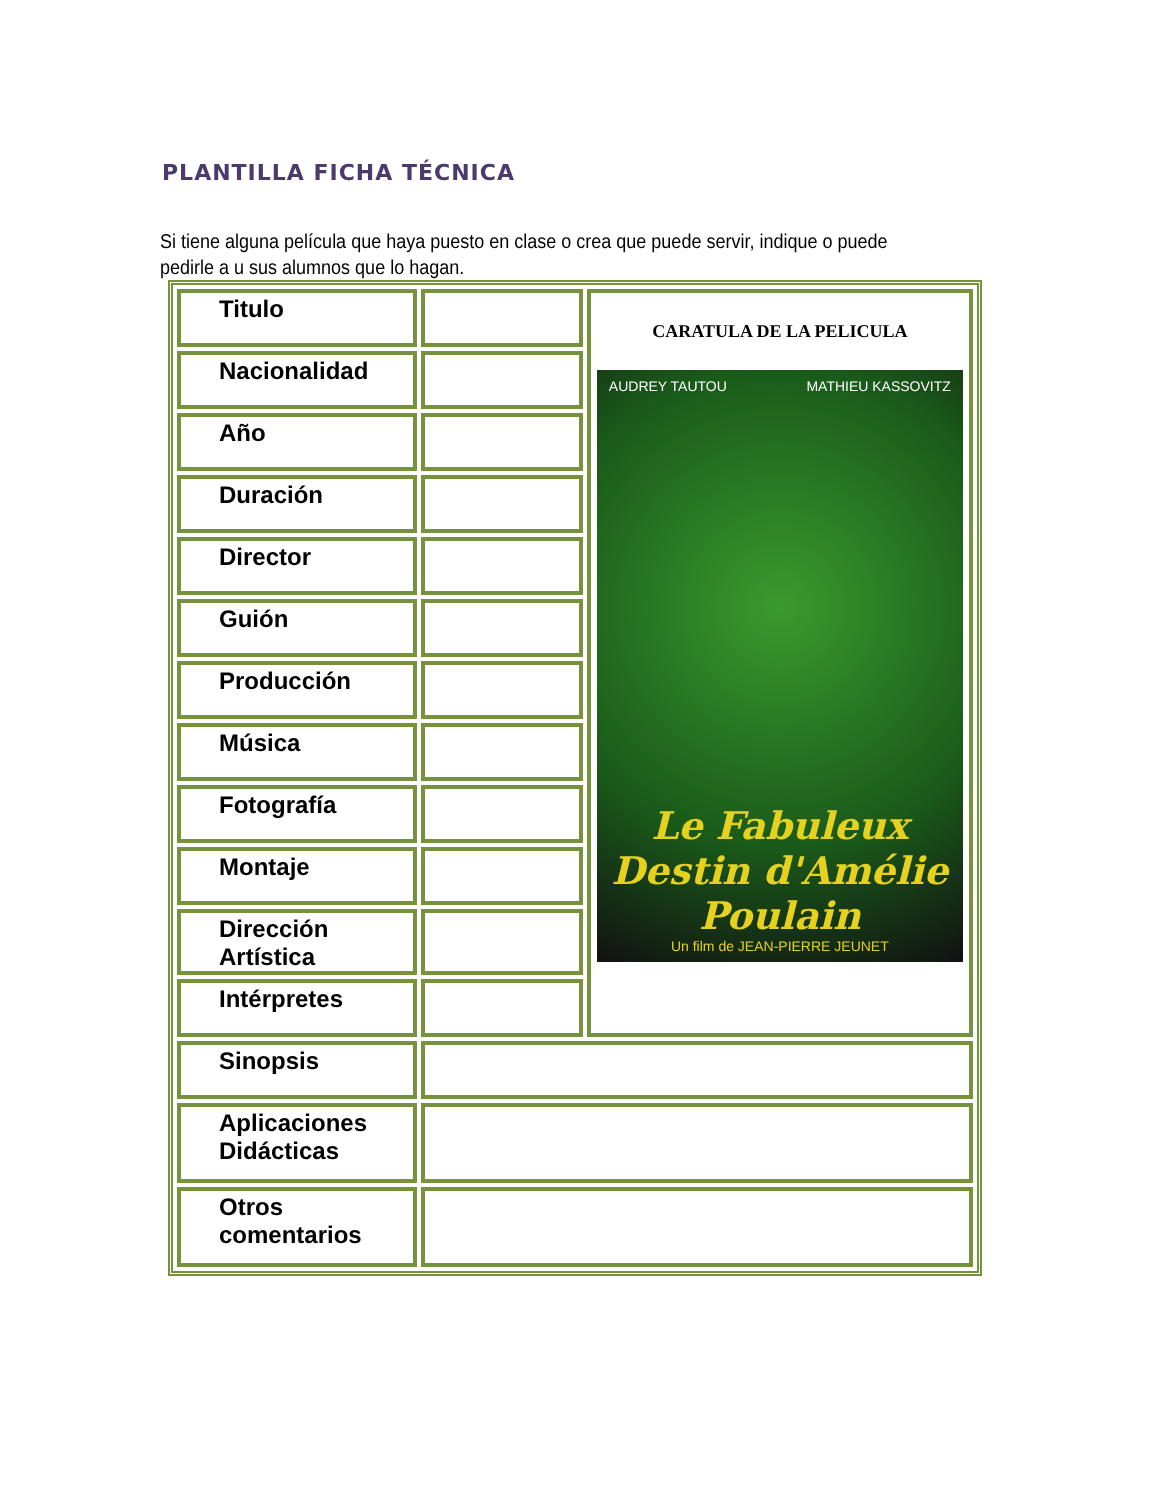PLANTILLA FICHA TÉCNICA
Si tiene alguna película que haya puesto en clase o crea que puede servir, indique o puede pedirle a u sus alumnos que lo hagan.
| Titulo | | CARATULA DE LA PELICULA AUDREY TAUTOU MATHIEU KASSOVITZ Le Fabuleux Destin d'Amélie Poulain Un film de JEAN-PIERRE JEUNET |
| Nacionalidad | | |
| Año | | |
| Duración | | |
| Director | | |
| Guión | | |
| Producción | | |
| Música | | |
| Fotografía | | |
| Montaje | | |
| Dirección Artística | | |
| Intérpretes | | |
| Sinopsis | | |
| Aplicaciones Didácticas | | |
| Otros comentarios | | |